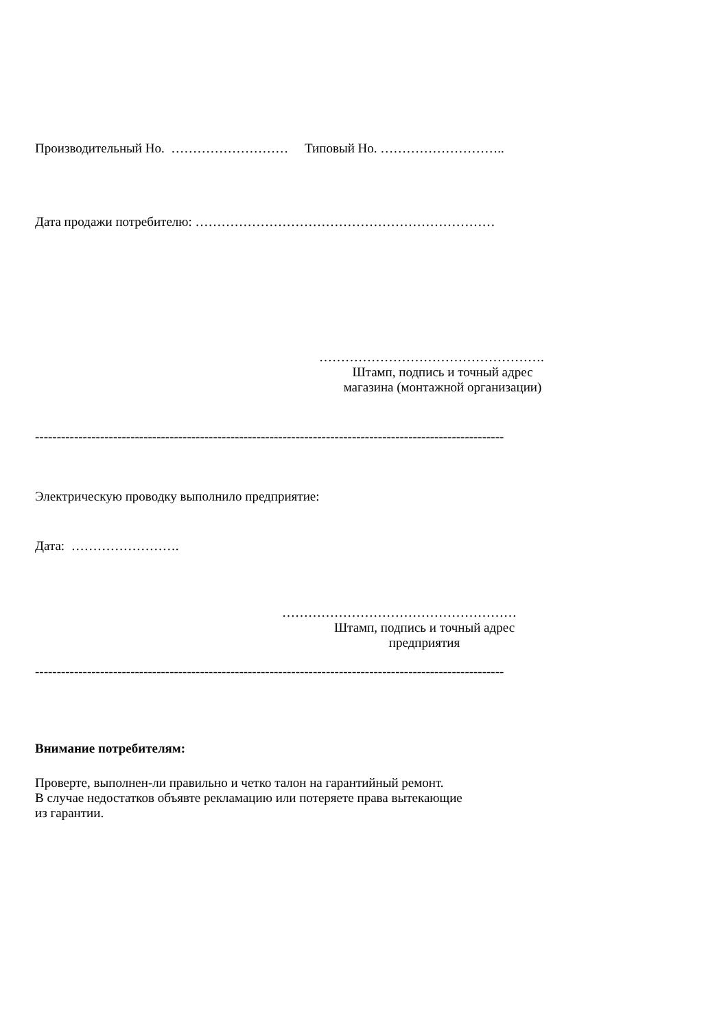Производительный Но. ……………………… Типовый Но. ………………………..
Дата продажи потребителю: ……………………………………………………………
…………………………………………….
Штамп, подпись и точный адрес
магазина (монтажной организации)
------------------------------------------------------------------------------------------------------------
Электрическую проводку выполнило предприятие:
Дата: …………………….
………………………………………………
Штамп, подпись и точный адрес
предприятия
------------------------------------------------------------------------------------------------------------
Внимание потребителям:
Проверте, выполнен-ли правильно и четко талон на гарантийный ремонт.
В случае недостатков объявте рекламацию или потеряете права вытекающие
из гарантии.